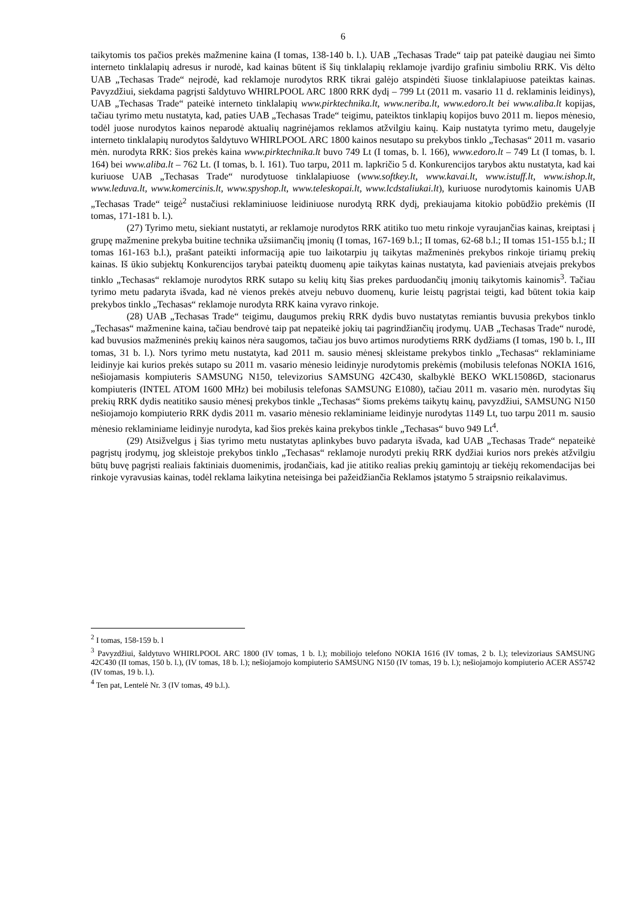6
taikytomis tos pačios prekės mažmenine kaina (I tomas, 138-140 b. l.). UAB „Techasas Trade“ taip pat pateikė daugiau nei šimto interneto tinklalapių adresus ir nurodė, kad kainas būtent iš šių tinklalapių reklamoje įvardijo grafiniu simboliu RRK. Vis dėlto UAB „Techasas Trade“ neįrodė, kad reklamoje nurodytos RRK tikrai galėjo atspindėti šiuose tinklalapiuose pateiktas kainas. Pavyzdžiui, siekdama pagrįsti šaldytuvo WHIRLPOOL ARC 1800 RRK dydį – 799 Lt (2011 m. vasario 11 d. reklaminis leidinys), UAB „Techasas Trade“ pateikė interneto tinklalapių www.pirktechnika.lt, www.neriba.lt, www.edoro.lt bei www.aliba.lt kopijas, tačiau tyrimo metu nustatyta, kad, paties UAB „Techasas Trade“ teigimu, pateiktos tinklapių kopijos buvo 2011 m. liepos mėnesio, todėl juose nurodytos kainos neparodė aktualių nagrinėjamos reklamos atžvilgiu kainų. Kaip nustatyta tyrimo metu, daugelyje interneto tinklalapių nurodytos šaldytuvo WHIRLPOOL ARC 1800 kainos nesutapo su prekybos tinklo „Techasas“ 2011 m. vasario mėn. nurodyta RRK: šios prekės kaina www.pirktechnika.lt buvo 749 Lt (I tomas, b. l. 166), www.edoro.lt – 749 Lt (I tomas, b. l. 164) bei www.aliba.lt – 762 Lt. (I tomas, b. l. 161). Tuo tarpu, 2011 m. lapkričio 5 d. Konkurencijos tarybos aktu nustatyta, kad kai kuriuose UAB „Techasas Trade“ nurodytuose tinklalapiuose (www.softkey.lt, www.kavai.lt, www.istuff.lt, www.ishop.lt, www.leduva.lt, www.komercinis.lt, www.spyshop.lt, www.teleskopai.lt, www.lcdstaliukai.lt), kuriuose nurodytomis kainomis UAB „Techasas Trade“ teigė<sup>2</sup> nustačiusi reklaminiuose leidiniuose nurodytą RRK dydį, prekiaujama kitokio pobūdžio prekėmis (II tomas, 171-181 b. l.).
(27) Tyrimo metu, siekiant nustatyti, ar reklamoje nurodytos RRK atitiko tuo metu rinkoje vyraujančias kainas, kreiptasi į grupę mažmenine prekyba buitine technika užsiimančių įmonių (I tomas, 167-169 b.l.; II tomas, 62-68 b.l.; II tomas 151-155 b.l.; II tomas 161-163 b.l.), prašant pateikti informaciją apie tuo laikotarpiu jų taikytas mažmeninės prekybos rinkoje tiriamų prekių kainas. Iš ūkio subjektų Konkurencijos tarybai pateiktų duomenų apie taikytas kainas nustatyta, kad pavieniais atvejais prekybos tinklo „Techasas“ reklamoje nurodytos RRK sutapo su kelių kitų šias prekes parduodančių įmonių taikytomis kainomis<sup>3</sup>. Tačiau tyrimo metu padaryta išvada, kad nė vienos prekės atveju nebuvo duomenų, kurie leistų pagrįstai teigti, kad būtent tokia kaip prekybos tinklo „Techasas“ reklamoje nurodyta RRK kaina vyravo rinkoje.
(28) UAB „Techasas Trade“ teigimu, daugumos prekių RRK dydis buvo nustatytas remiantis buvusia prekybos tinklo „Techasas“ mažmenine kaina, tačiau bendrovė taip pat nepateikė jokių tai pagrindžiančių įrodymų. UAB „Techasas Trade“ nurodė, kad buvusios mažmeninės prekių kainos nėra saugomos, tačiau jos buvo artimos nurodytiems RRK dydžiams (I tomas, 190 b. l., III tomas, 31 b. l.). Nors tyrimo metu nustatyta, kad 2011 m. sausio mėnesį skleistame prekybos tinklo „Techasas“ reklaminiame leidinyje kai kurios prekės sutapo su 2011 m. vasario mėnesio leidinyje nurodytomis prekėmis (mobilusis telefonas NOKIA 1616, nešiojamasis kompiuteris SAMSUNG N150, televizorius SAMSUNG 42C430, skalbyklė BEKO WKL15086D, stacionarus kompiuteris (INTEL ATOM 1600 MHz) bei mobilusis telefonas SAMSUNG E1080), tačiau 2011 m. vasario mėn. nurodytas šių prekių RRK dydis neatitiko sausio mėnesį prekybos tinkle „Techasas“ šioms prekėms taikytų kainų, pavyzdžiui, SAMSUNG N150 nešiojamojo kompiuterio RRK dydis 2011 m. vasario mėnesio reklaminiame leidinyje nurodytas 1149 Lt, tuo tarpu 2011 m. sausio mėnesio reklaminiame leidinyje nurodyta, kad šios prekės kaina prekybos tinkle „Techasas“ buvo 949 Lt<sup>4</sup>.
(29) Atsižvelgus į šias tyrimo metu nustatytas aplinkybes buvo padaryta išvada, kad UAB „Techasas Trade“ nepateikė pagrįstų įrodymų, jog skleistoje prekybos tinklo „Techasas“ reklamoje nurodyti prekių RRK dydžiai kurios nors prekės atžvilgiu būtų buvę pagrįsti realiais faktiniais duomenimis, įrodančiais, kad jie atitiko realias prekių gamintojų ar tiekėjų rekomendacijas bei rinkoje vyravusias kainas, todėl reklama laikytina neteisinga bei pažeidžiančia Reklamos įstatymo 5 straipsnio reikalavimus.
<sup>2</sup> I tomas, 158-159 b. l
<sup>3</sup> Pavyzdžiui, šaldytuvo WHIRLPOOL ARC 1800 (IV tomas, 1 b. l.); mobiliojo telefono NOKIA 1616 (IV tomas, 2 b. l.); televizoriaus SAMSUNG 42C430 (II tomas, 150 b. l.), (IV tomas, 18 b. l.); nešiojamojo kompiuterio SAMSUNG N150 (IV tomas, 19 b. l.); nešiojamojo kompiuterio ACER AS5742 (IV tomas, 19 b. l.).
<sup>4</sup> Ten pat, Lentelė Nr. 3 (IV tomas, 49 b.l.).